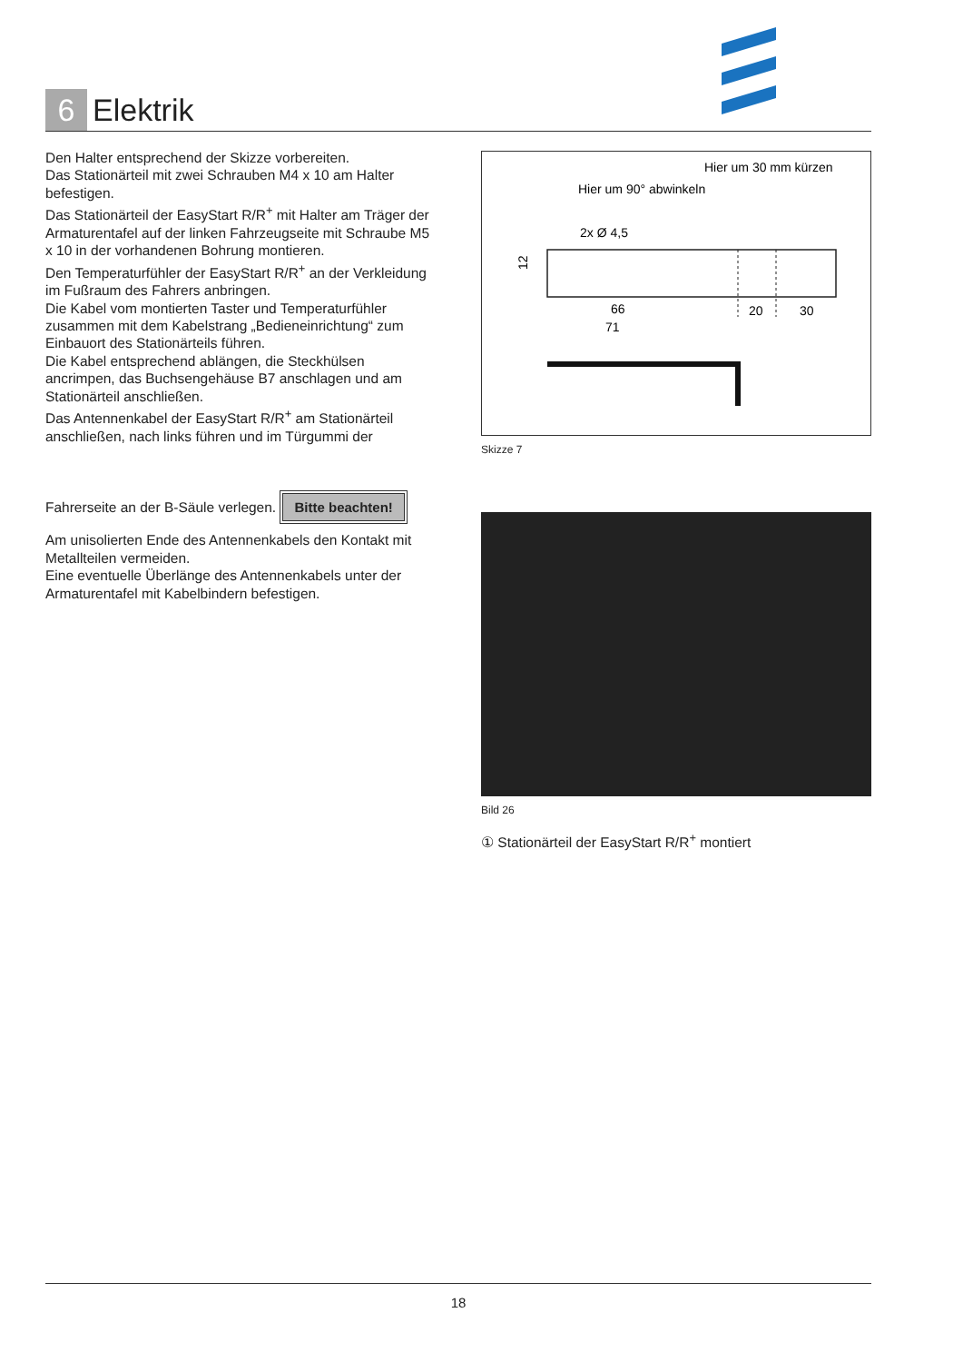6
Elektrik
Den Halter entsprechend der Skizze vorbereiten.
Das Stationärteil mit zwei Schrauben M4 x 10 am Halter befestigen.
Das Stationärteil der EasyStart R/R<sup>+</sup> mit Halter am Träger der Armaturentafel auf der linken Fahrzeugseite mit Schraube M5 x 10 in der vorhandenen Bohrung montieren.
Den Temperaturfühler der EasyStart R/R<sup>+</sup> an der Verkleidung im Fußraum des Fahrers anbringen.
Die Kabel vom montierten Taster und Temperaturfühler zusammen mit dem Kabelstrang „Bedieneinrichtung“ zum Einbauort des Stationärteils führen.
Die Kabel entsprechend ablängen, die Steckhülsen ancrimpen, das Buchsengehäuse B7 anschlagen und am Stationärteil anschließen.
Das Antennenkabel der EasyStart R/R<sup>+</sup> am Stationärteil anschließen, nach links führen und im Türgummi der Fahrerseite an der B-Säule verlegen.
Bitte beachten!
Am unisolierten Ende des Antennenkabels den Kontakt mit Metallteilen vermeiden.
Eine eventuelle Überlänge des Antennenkabels unter der Armaturentafel mit Kabelbindern befestigen.
Hier um 30 mm kürzen
Hier um 90° abwinkeln
2x Ø 4,5
12
66
71
20
30
Skizze 7
Bild 26
① Stationärteil der EasyStart R/R<sup>+</sup> montiert
18